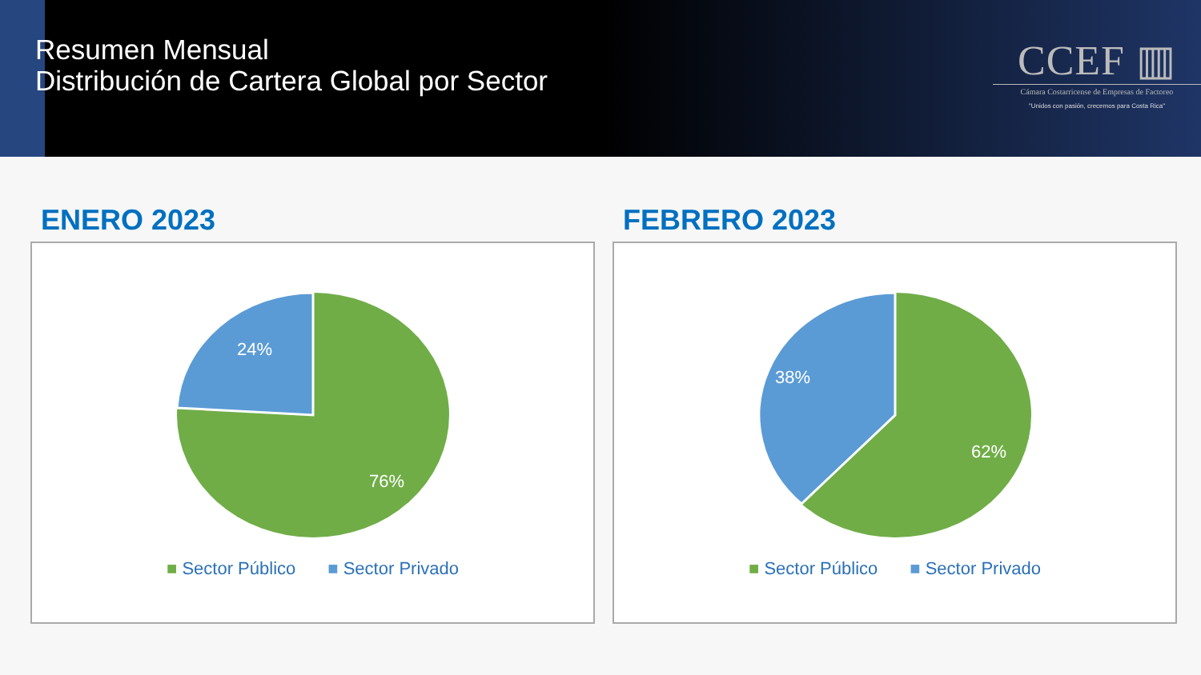Resumen Mensual
Distribución de Cartera Global por Sector
CCEF ▥
Cámara Costarricense de Empresas de Factoreo
"Unidos con pasión, crecemos para Costa Rica"
ENERO 2023
24%
76%
■ Sector Público ■ Sector Privado
FEBRERO 2023
38%
62%
■ Sector Público ■ Sector Privado